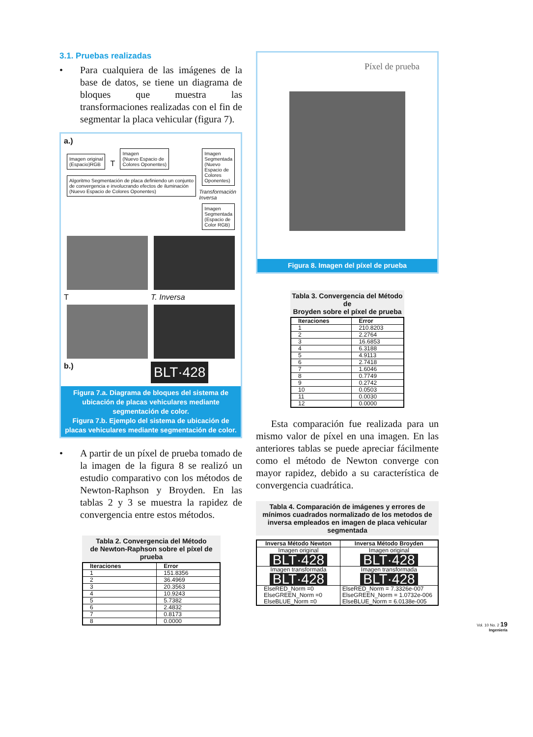3.1. Pruebas realizadas
• Para cualquiera de las imágenes de la base de datos, se tiene un diagrama de bloques que muestra las transformaciones realizadas con el fin de segmentar la placa vehicular (figura 7).
a.)
Imagen original
(Espacio)RGB
T
Imagen
(Nuevo Espacio de
Colores Oponentes)
Algoritmo Segmentación de placa definiendo un conjunto de convergencia e involucrando efectos de iluminación
(Nuevo Espacio de Colores Oponentes)
Imagen Segmentada
(Nuevo Espacio de
Colores Oponentes)
Transformación Inversa
Imagen Segmentada
(Espacio de Color RGB)
T
T. Inversa
b.)
BLT·428
Figura 7.a. Diagrama de bloques del sistema de ubicación de placas vehiculares mediante segmentación de color.
Figura 7.b. Ejemplo del sistema de ubicación de placas vehiculares mediante segmentación de color.
• A partir de un píxel de prueba tomado de la imagen de la figura 8 se realizó un estudio comparativo con los métodos de Newton-Raphson y Broyden. En las tablas 2 y 3 se muestra la rapidez de convergencia entre estos métodos.
Tabla 2. Convergencia del Método
de Newton-Raphson sobre el píxel de prueba
| Iteraciones | Error |
| --- | --- |
| 1 | 151.8356 |
| 2 | 36.4969 |
| 3 | 20.3563 |
| 4 | 10.9243 |
| 5 | 5.7382 |
| 6 | 2.4832 |
| 7 | 0.8173 |
| 8 | 0.0000 |
Píxel de prueba
Figura 8. Imagen del píxel de prueba
Tabla 3. Convergencia del Método de
Broyden sobre el píxel de prueba
| Iteraciones | Error |
| --- | --- |
| 1 | 210.8203 |
| 2 | 2.2764 |
| 3 | 16.6853 |
| 4 | 6.3188 |
| 5 | 4.9113 |
| 6 | 2.7418 |
| 7 | 1.6046 |
| 8 | 0.7749 |
| 9 | 0.2742 |
| 10 | 0.0503 |
| 11 | 0.0030 |
| 12 | 0.0000 |
Esta comparación fue realizada para un mismo valor de píxel en una imagen. En las anteriores tablas se puede apreciar fácilmente como el método de Newton converge con mayor rapidez, debido a su característica de convergencia cuadrática.
Tabla 4. Comparación de imágenes y errores de mínimos cuadrados normalizado de los metodos de inversa empleados en imagen de placa vehicular segmentada
| Inversa Método Newton | Inversa Método Broyden |
| --- | --- |
| Imagen original BLT·428 | Imagen original BLT·428 |
| Imagen transformada BLT·428 | Imagen transformada BLT·428 |
| ElseRED_Norm =0 ElseGREEN_Norm =0 ElseBLUE_Norm =0 | ElseRED_Norm = 7.3326e-007 ElseGREEN_Norm = 1.0732e-006 ElseBLUE_Norm = 6.0138e-005 |
Vol. 10 No. 2 19
Ingeniería